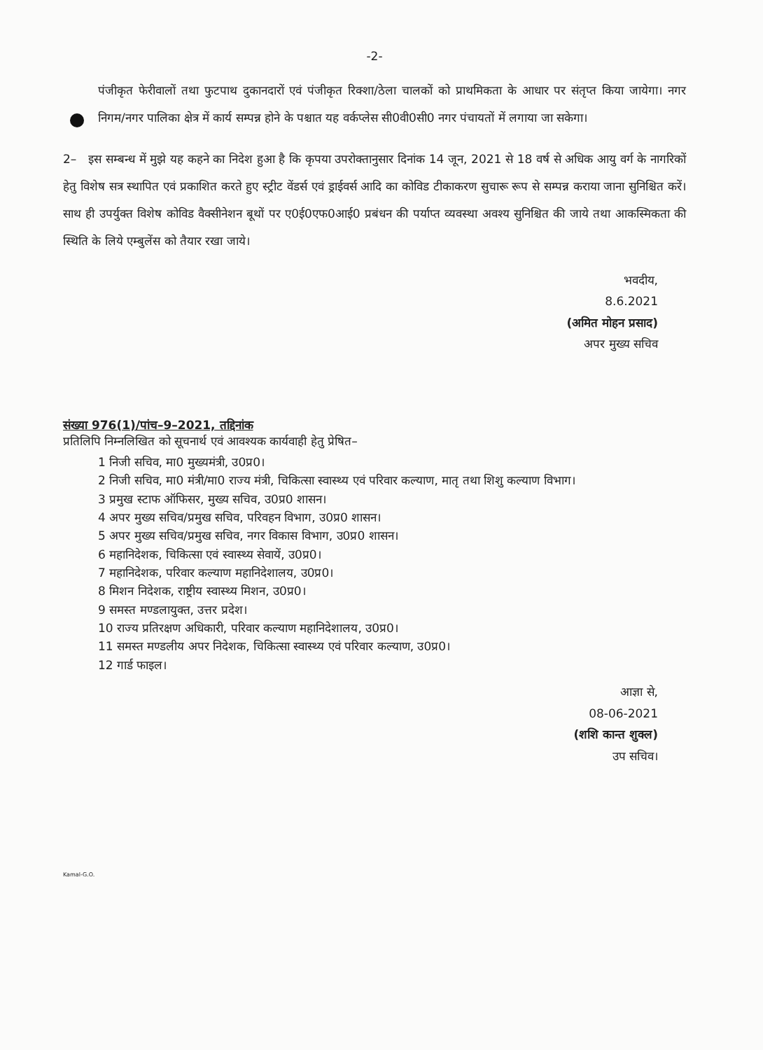-2-
पंजीकृत फेरीवालों तथा फुटपाथ दुकानदारों एवं पंजीकृत रिक्शा/ठेला चालकों को प्राथमिकता के आधार पर संतृप्त किया जायेगा। नगर निगम/नगर पालिका क्षेत्र में कार्य सम्पन्न होने के पश्चात यह वर्कप्लेस सी0वी0सी0 नगर पंचायतों में लगाया जा सकेगा।
2– इस सम्बन्ध में मुझे यह कहने का निदेश हुआ है कि कृपया उपरोक्तानुसार दिनांक 14 जून, 2021 से 18 वर्ष से अधिक आयु वर्ग के नागरिकों हेतु विशेष सत्र स्थापित एवं प्रकाशित करते हुए स्ट्रीट वेंडर्स एवं ड्राईवर्स आदि का कोविड टीकाकरण सुचारू रूप से सम्पन्न कराया जाना सुनिश्चित करें। साथ ही उपर्युक्त विशेष कोविड वैक्सीनेशन बूथों पर ए0ई0एफ0आई0 प्रबंधन की पर्याप्त व्यवस्था अवश्य सुनिश्चित की जाये तथा आकस्मिकता की स्थिति के लिये एम्बुलेंस को तैयार रखा जाये।
भवदीय,
8.6.2021
(अमित मोहन प्रसाद)
अपर मुख्य सचिव
संख्या 976(1)/पांच–9–2021, तद्दिनांक
प्रतिलिपि निम्नलिखित को सूचनार्थ एवं आवश्यक कार्यवाही हेतु प्रेषित–
1 निजी सचिव, मा0 मुख्यमंत्री, उ0प्र0।
2 निजी सचिव, मा0 मंत्री/मा0 राज्य मंत्री, चिकित्सा स्वास्थ्य एवं परिवार कल्याण, मातृ तथा शिशु कल्याण विभाग।
3 प्रमुख स्टाफ ऑफिसर, मुख्य सचिव, उ0प्र0 शासन।
4 अपर मुख्य सचिव/प्रमुख सचिव, परिवहन विभाग, उ0प्र0 शासन।
5 अपर मुख्य सचिव/प्रमुख सचिव, नगर विकास विभाग, उ0प्र0 शासन।
6 महानिदेशक, चिकित्सा एवं स्वास्थ्य सेवायें, उ0प्र0।
7 महानिदेशक, परिवार कल्याण महानिदेशालय, उ0प्र0।
8 मिशन निदेशक, राष्ट्रीय स्वास्थ्य मिशन, उ0प्र0।
9 समस्त मण्डलायुक्त, उत्तर प्रदेश।
10 राज्य प्रतिरक्षण अधिकारी, परिवार कल्याण महानिदेशालय, उ0प्र0।
11 समस्त मण्डलीय अपर निदेशक, चिकित्सा स्वास्थ्य एवं परिवार कल्याण, उ0प्र0।
12 गार्ड फाइल।
आज्ञा से,
08-06-2021
(शशि कान्त शुक्ल)
उप सचिव।
Kamal-G.O.